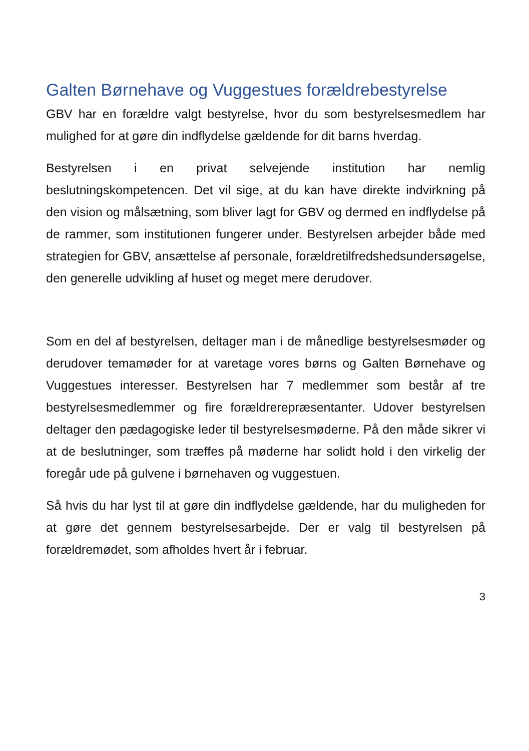Galten Børnehave og Vuggestues forældrebestyrelse
GBV har en forældre valgt bestyrelse, hvor du som bestyrelsesmedlem har mulighed for at gøre din indflydelse gældende for dit barns hverdag.
Bestyrelsen i en privat selvejende institution har nemlig beslutningskompetencen. Det vil sige, at du kan have direkte indvirkning på den vision og målsætning, som bliver lagt for GBV og dermed en indflydelse på de rammer, som institutionen fungerer under. Bestyrelsen arbejder både med strategien for GBV, ansættelse af personale, forældretilfredshedsundersøgelse, den generelle udvikling af huset og meget mere derudover.
Som en del af bestyrelsen, deltager man i de månedlige bestyrelsesmøder og derudover temamøder for at varetage vores børns og Galten Børnehave og Vuggestues interesser. Bestyrelsen har 7 medlemmer som består af tre bestyrelsesmedlemmer og fire forældrerepræsentanter. Udover bestyrelsen deltager den pædagogiske leder til bestyrelsesmøderne. På den måde sikrer vi at de beslutninger, som træffes på møderne har solidt hold i den virkelig der foregår ude på gulvene i børnehaven og vuggestuen.
Så hvis du har lyst til at gøre din indflydelse gældende, har du muligheden for at gøre det gennem bestyrelsesarbejde. Der er valg til bestyrelsen på forældremødet, som afholdes hvert år i februar.
3